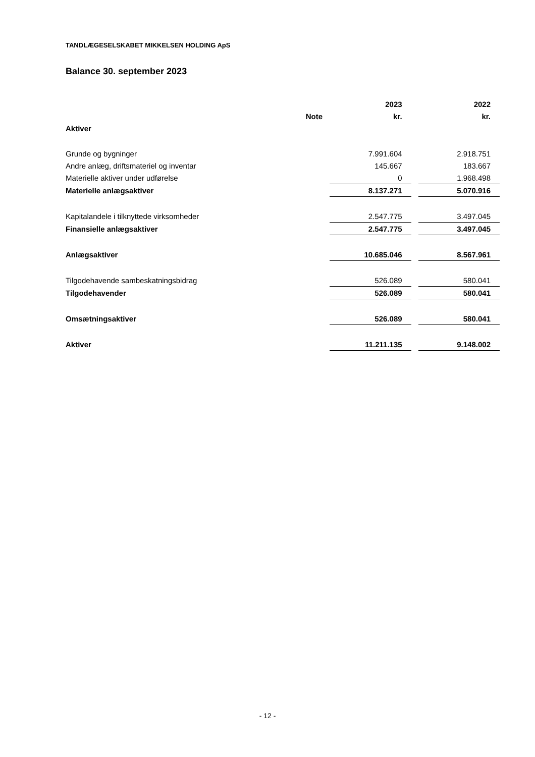TANDLÆGESELSKABET MIKKELSEN HOLDING ApS
Balance 30. september 2023
| | | 2023 | | 2022 |
| --- | --- | --- | --- | --- |
| | Note | kr. | | kr. |
| Aktiver | | | | |
| Grunde og bygninger | | 7.991.604 | | 2.918.751 |
| Andre anlæg, driftsmateriel og inventar | | 145.667 | | 183.667 |
| Materielle aktiver under udførelse | | 0 | | 1.968.498 |
| Materielle anlægsaktiver | | 8.137.271 | | 5.070.916 |
| Kapitalandele i tilknyttede virksomheder | | 2.547.775 | | 3.497.045 |
| Finansielle anlægsaktiver | | 2.547.775 | | 3.497.045 |
| Anlægsaktiver | | 10.685.046 | | 8.567.961 |
| Tilgodehavende sambeskatningsbidrag | | 526.089 | | 580.041 |
| Tilgodehavender | | 526.089 | | 580.041 |
| Omsætningsaktiver | | 526.089 | | 580.041 |
| Aktiver | | 11.211.135 | | 9.148.002 |
- 12 -